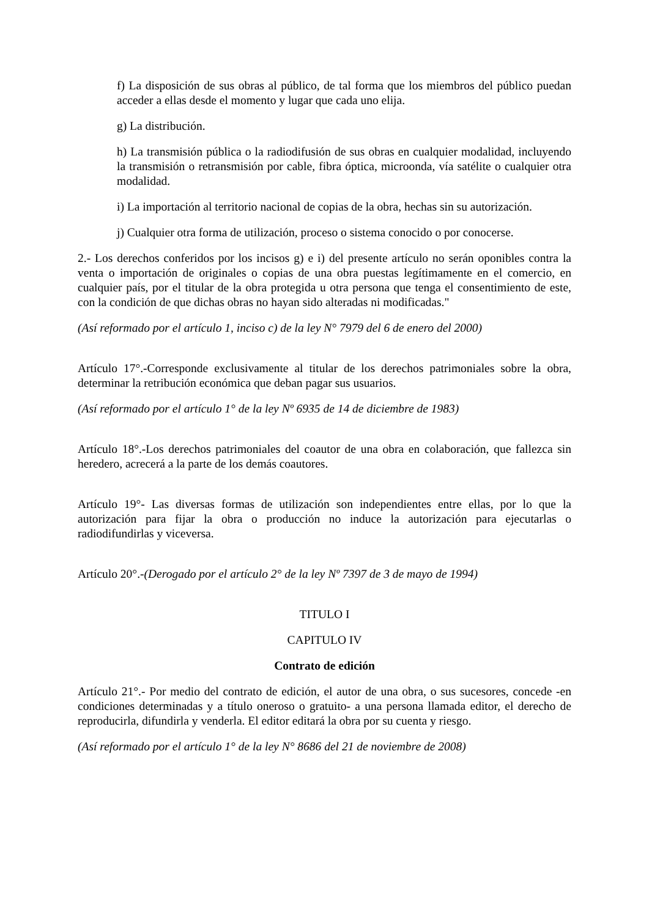f) La disposición de sus obras al público, de tal forma que los miembros del público puedan acceder a ellas desde el momento y lugar que cada uno elija.
g) La distribución.
h) La transmisión pública o la radiodifusión de sus obras en cualquier modalidad, incluyendo la transmisión o retransmisión por cable, fibra óptica, microonda, vía satélite o cualquier otra modalidad.
i) La importación al territorio nacional de copias de la obra, hechas sin su autorización.
j) Cualquier otra forma de utilización, proceso o sistema conocido o por conocerse.
2.- Los derechos conferidos por los incisos g) e i) del presente artículo no serán oponibles contra la venta o importación de originales o copias de una obra puestas legítimamente en el comercio, en cualquier país, por el titular de la obra protegida u otra persona que tenga el consentimiento de este, con la condición de que dichas obras no hayan sido alteradas ni modificadas."
(Así reformado por el artículo 1, inciso c) de la ley N° 7979 del 6 de enero del 2000)
Artículo 17°.-Corresponde exclusivamente al titular de los derechos patrimoniales sobre la obra, determinar la retribución económica que deban pagar sus usuarios.
(Así reformado por el artículo 1° de la ley Nº 6935 de 14 de diciembre de 1983)
Artículo 18°.-Los derechos patrimoniales del coautor de una obra en colaboración, que fallezca sin heredero, acrecerá a la parte de los demás coautores.
Artículo 19°- Las diversas formas de utilización son independientes entre ellas, por lo que la autorización para fijar la obra o producción no induce la autorización para ejecutarlas o radiodifundirlas y viceversa.
Artículo 20°.-(Derogado por el artículo 2° de la ley Nº 7397 de 3 de mayo de 1994)
TITULO I
CAPITULO IV
Contrato de edición
Artículo 21°.- Por medio del contrato de edición, el autor de una obra, o sus sucesores, concede -en condiciones determinadas y a título oneroso o gratuito- a una persona llamada editor, el derecho de reproducirla, difundirla y venderla. El editor editará la obra por su cuenta y riesgo.
(Así reformado por el artículo 1° de la ley N° 8686 del 21 de noviembre de 2008)